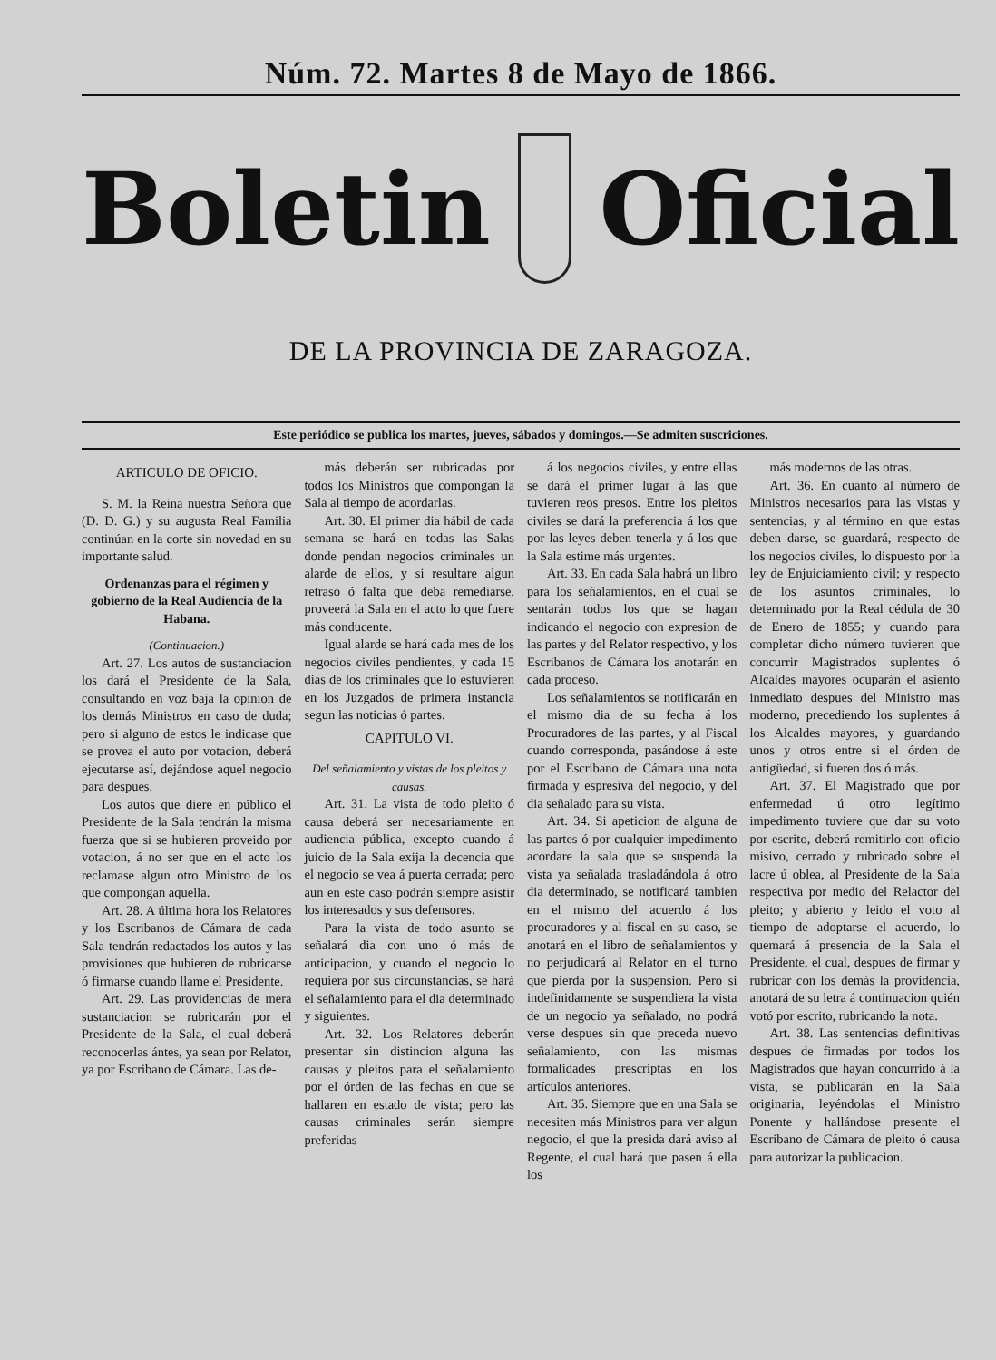Núm. 72. Martes 8 de Mayo de 1866.
Boletin Oficial
DE LA PROVINCIA DE ZARAGOZA.
Este periódico se publica los martes, jueves, sábados y domingos.—Se admiten suscriciones.
ARTICULO DE OFICIO.
S. M. la Reina nuestra Señora que (D. D. G.) y su augusta Real Familia continúan en la corte sin novedad en su importante salud.
Ordenanzas para el régimen y gobierno de la Real Audiencia de la Habana.
(Continuacion.)
Art. 27. Los autos de sustanciacion los dará el Presidente de la Sala, consultando en voz baja la opinion de los demás Ministros en caso de duda; pero si alguno de estos le indicase que se provea el auto por votacion, deberá ejecutarse así, dejándose aquel negocio para despues.
Los autos que diere en público el Presidente de la Sala tendrán la misma fuerza que si se hubieren proveido por votacion, á no ser que en el acto los reclamase algun otro Ministro de los que compongan aquella.
Art. 28. A última hora los Relatores y los Escribanos de Cámara de cada Sala tendrán redactados los autos y las provisiones que hubieren de rubricarse ó firmarse cuando llame el Presidente.
Art. 29. Las providencias de mera sustanciacion se rubricarán por el Presidente de la Sala, el cual deberá reconocerlas ántes, ya sean por Relator, ya por Escribano de Cámara. Las de-
más deberán ser rubricadas por todos los Ministros que compongan la Sala al tiempo de acordarlas.
Art. 30. El primer dia hábil de cada semana se hará en todas las Salas donde pendan negocios criminales un alarde de ellos, y si resultare algun retraso ó falta que deba remediarse, proveerá la Sala en el acto lo que fuere más conducente.
Igual alarde se hará cada mes de los negocios civiles pendientes, y cada 15 dias de los criminales que lo estuvieren en los Juzgados de primera instancia segun las noticias ó partes.
CAPITULO VI.
Del señalamiento y vistas de los pleitos y causas.
Art. 31. La vista de todo pleito ó causa deberá ser necesariamente en audiencia pública, excepto cuando á juicio de la Sala exija la decencia que el negocio se vea á puerta cerrada; pero aun en este caso podrán siempre asistir los interesados y sus defensores.
Para la vista de todo asunto se señalará dia con uno ó más de anticipacion, y cuando el negocio lo requiera por sus circunstancias, se hará el señalamiento para el dia determinado y siguientes.
Art. 32. Los Relatores deberán presentar sin distincion alguna las causas y pleitos para el señalamiento por el órden de las fechas en que se hallaren en estado de vista; pero las causas criminales serán siempre preferidas
á los negocios civiles, y entre ellas se dará el primer lugar á las que tuvieren reos presos. Entre los pleitos civiles se dará la preferencia á los que por las leyes deben tenerla y á los que la Sala estime más urgentes.
Art. 33. En cada Sala habrá un libro para los señalamientos, en el cual se sentarán todos los que se hagan indicando el negocio con expresion de las partes y del Relator respectivo, y los Escribanos de Cámara los anotarán en cada proceso.
Los señalamientos se notificarán en el mismo dia de su fecha á los Procuradores de las partes, y al Fiscal cuando corresponda, pasándose á este por el Escribano de Cámara una nota firmada y espresiva del negocio, y del dia señalado para su vista.
Art. 34. Si apeticion de alguna de las partes ó por cualquier impedimento acordare la sala que se suspenda la vista ya señalada trasladándola á otro dia determinado, se notificará tambien en el mismo del acuerdo á los procuradores y al fiscal en su caso, se anotará en el libro de señalamientos y no perjudicará al Relator en el turno que pierda por la suspension. Pero si indefinidamente se suspendiera la vista de un negocio ya señalado, no podrá verse despues sin que preceda nuevo señalamiento, con las mismas formalidades prescriptas en los artículos anteriores.
Art. 35. Siempre que en una Sala se necesiten más Ministros para ver algun negocio, el que la presida dará aviso al Regente, el cual hará que pasen á ella los
más modernos de las otras.
Art. 36. En cuanto al número de Ministros necesarios para las vistas y sentencias, y al término en que estas deben darse, se guardará, respecto de los negocios civiles, lo dispuesto por la ley de Enjuiciamiento civil; y respecto de los asuntos criminales, lo determinado por la Real cédula de 30 de Enero de 1855; y cuando para completar dicho número tuvieren que concurrir Magistrados suplentes ó Alcaldes mayores ocuparán el asiento inmediato despues del Ministro mas moderno, precediendo los suplentes á los Alcaldes mayores, y guardando unos y otros entre si el órden de antigüedad, si fueren dos ó más.
Art. 37. El Magistrado que por enfermedad ú otro legítimo impedimento tuviere que dar su voto por escrito, deberá remitirlo con oficio misivo, cerrado y rubricado sobre el lacre ú oblea, al Presidente de la Sala respectiva por medio del Relactor del pleito; y abierto y leido el voto al tiempo de adoptarse el acuerdo, lo quemará á presencia de la Sala el Presidente, el cual, despues de firmar y rubricar con los demás la providencia, anotará de su letra á continuacion quién votó por escrito, rubricando la nota.
Art. 38. Las sentencias definitivas despues de firmadas por todos los Magistrados que hayan concurrido á la vista, se publicarán en la Sala originaria, leyéndolas el Ministro Ponente y hallándose presente el Escribano de Cámara de pleito ó causa para autorizar la publicacion.